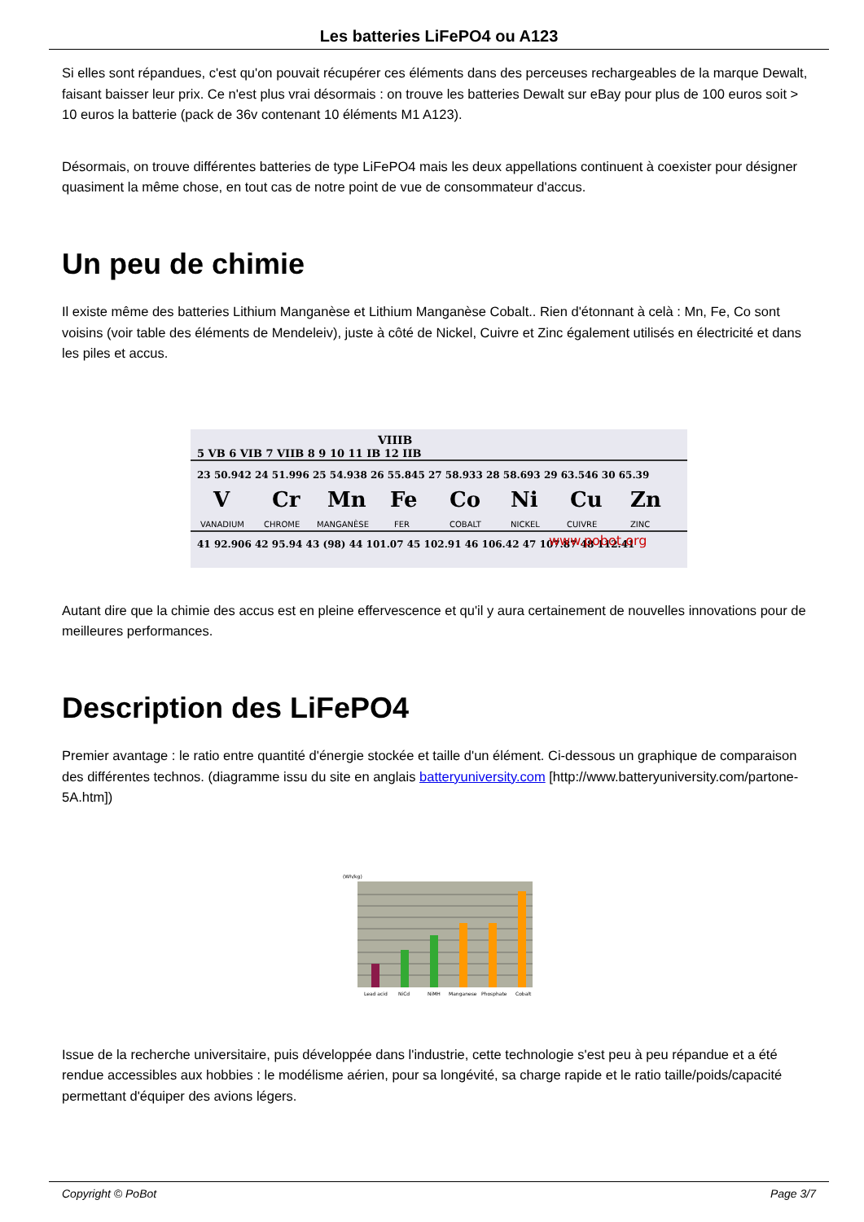Les batteries LiFePO4 ou A123
Si elles sont répandues, c'est qu'on pouvait récupérer ces éléments dans des perceuses rechargeables de la marque Dewalt, faisant baisser leur prix. Ce n'est plus vrai désormais : on trouve les batteries Dewalt sur eBay pour plus de 100 euros soit > 10 euros la batterie (pack de 36v contenant 10 éléments M1 A123).
Désormais, on trouve différentes batteries de type LiFePO4 mais les deux appellations continuent à coexister pour désigner quasiment la même chose, en tout cas de notre point de vue de consommateur d'accus.
Un peu de chimie
Il existe même des batteries Lithium Manganèse et Lithium Manganèse Cobalt.. Rien d'étonnant à celà : Mn, Fe, Co sont voisins (voir table des éléments de Mendeleiv), juste à côté de Nickel, Cuivre et Zinc également utilisés en électricité et dans les piles et accus.
VIIIB
5 VB 6 VIB 7 VIIB 8 9 10 11 IB 12 IIB
V
Cr
Mn
Fe
Co
Ni
Cu
Zn
VANADIUM
CHROME
MANGANÈSE
FER
COBALT
NICKEL
CUIVRE
ZINC
23 50.942 24 51.996 25 54.938 26 55.845 27 58.933 28 58.693 29 63.546 30 65.39
41 92.906 42 95.94 43 (98) 44 101.07 45 102.91 46 106.42 47 107.87 48 112.41
www.pobot.org
Autant dire que la chimie des accus est en pleine effervescence et qu'il y aura certainement de nouvelles innovations pour de meilleures performances.
Description des LiFePO4
Premier avantage : le ratio entre quantité d'énergie stockée et taille d'un élément. Ci-dessous un graphique de comparaison des différentes technos. (diagramme issu du site en anglais batteryuniversity.com [http://www.batteryuniversity.com/partone-5A.htm])
(Wh/kg)
Lead acid
NiCd
NiMH
Manganese
Phosphate
Cobalt
Issue de la recherche universitaire, puis développée dans l'industrie, cette technologie s'est peu à peu répandue et a été rendue accessibles aux hobbies : le modélisme aérien, pour sa longévité, sa charge rapide et le ratio taille/poids/capacité permettant d'équiper des avions légers.
Copyright © PoBot Page 3/7